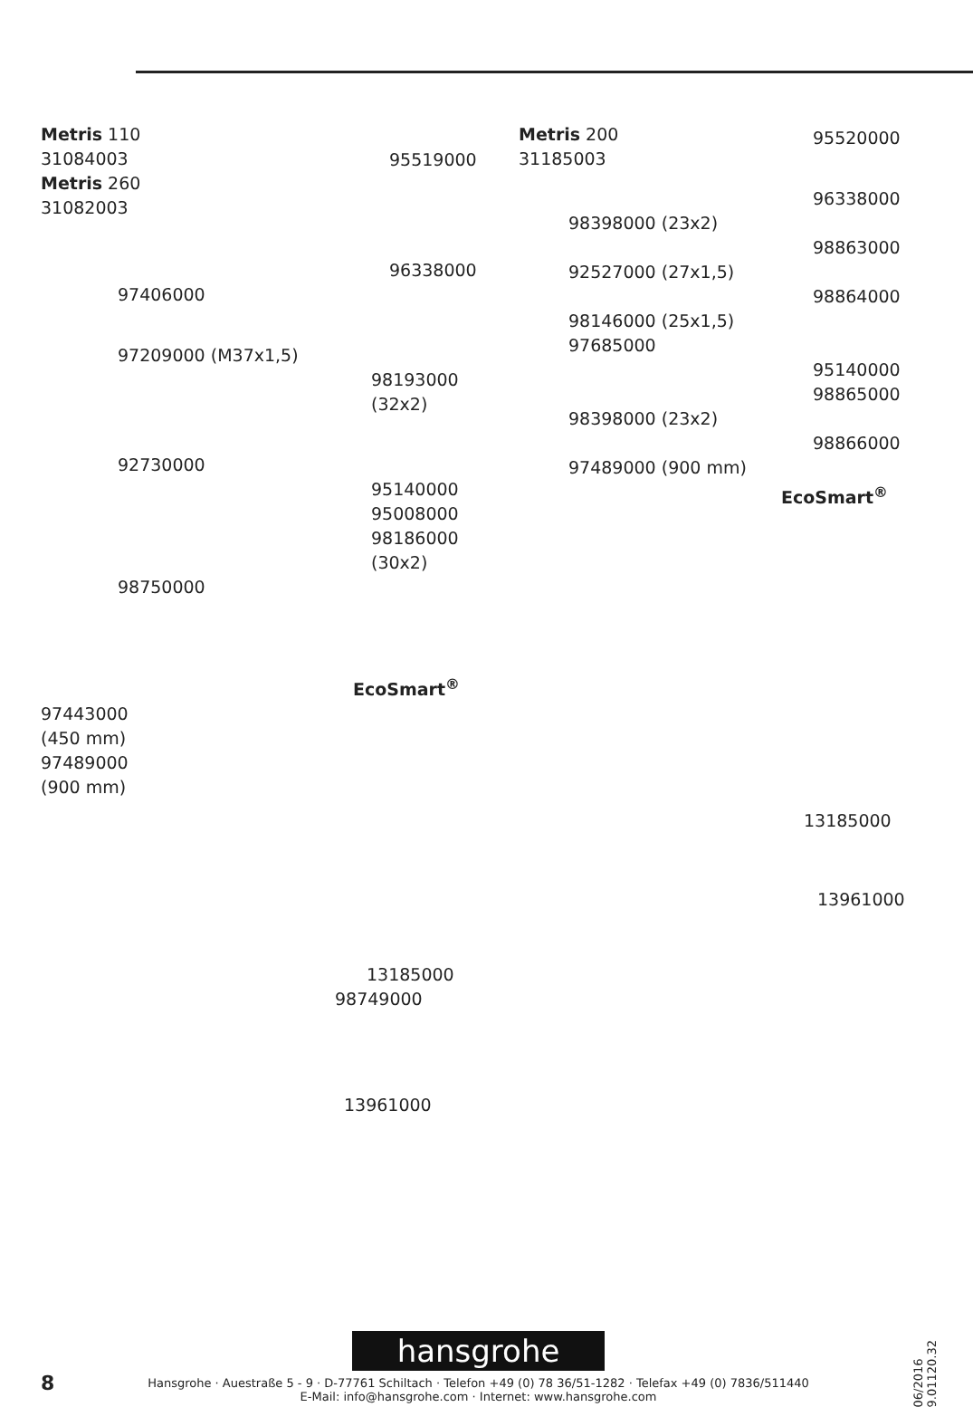Metris 110
31084003
Metris 260
31082003
95519000
96338000
97406000
97209000 (M37x1,5)
98193000 (32x2)
92730000
95140000
95008000
98186000 (30x2)
98750000
EcoSmart<sup>®</sup>
97443000
(450 mm)
97489000
(900 mm)
13185000
98749000
13961000
Metris 200
31185003
95520000
96338000
98398000 (23x2)
98863000
92527000 (27x1,5)
98864000
98146000 (25x1,5)
97685000
95140000
98865000
98398000 (23x2)
98866000
97489000 (900 mm)
EcoSmart<sup>®</sup>
13185000
13961000
hansgrohe
Hansgrohe · Auestraße 5 - 9 · D-77761 Schiltach · Telefon +49 (0) 78 36/51-1282 · Telefax +49 (0) 7836/511440
E-Mail: info@hansgrohe.com · Internet: www.hansgrohe.com
8
06/2016
9.01120.32